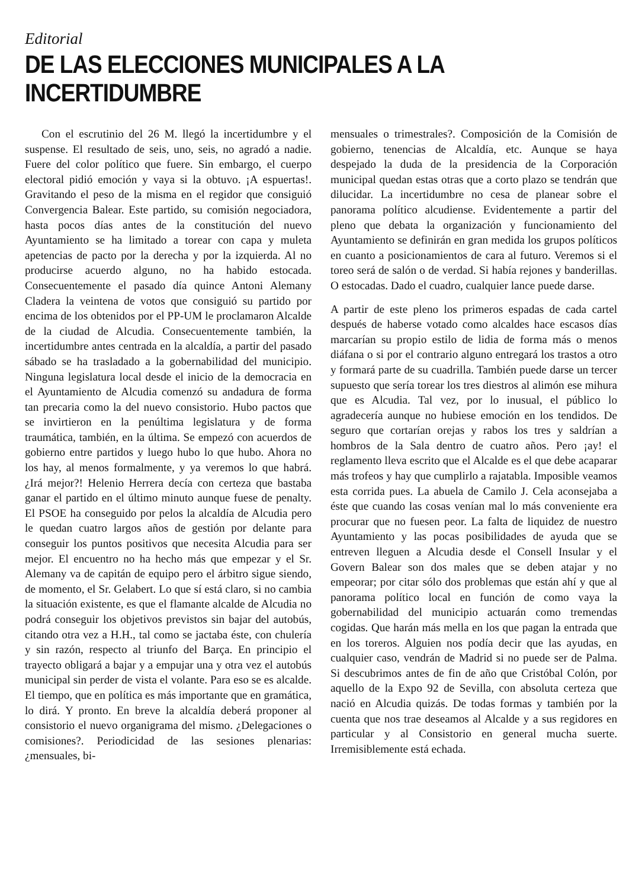Editorial
DE LAS ELECCIONES MUNICIPALES A LA INCERTIDUMBRE
Con el escrutinio del 26 M. llegó la incertidumbre y el suspense. El resultado de seis, uno, seis, no agradó a nadie. Fuere del color político que fuere. Sin embargo, el cuerpo electoral pidió emoción y vaya si la obtuvo. ¡A espuertas!. Gravitando el peso de la misma en el regidor que consiguió Convergencia Balear. Este partido, su comisión negociadora, hasta pocos días antes de la constitución del nuevo Ayuntamiento se ha limitado a torear con capa y muleta apetencias de pacto por la derecha y por la izquierda. Al no producirse acuerdo alguno, no ha habido estocada. Consecuentemente el pasado día quince Antoni Alemany Cladera la veintena de votos que consiguió su partido por encima de los obtenidos por el PP-UM le proclamaron Alcalde de la ciudad de Alcudia. Consecuentemente también, la incertidumbre antes centrada en la alcaldía, a partir del pasado sábado se ha trasladado a la gobernabilidad del municipio. Ninguna legislatura local desde el inicio de la democracia en el Ayuntamiento de Alcudia comenzó su andadura de forma tan precaria como la del nuevo consistorio. Hubo pactos que se invirtieron en la penúltima legislatura y de forma traumática, también, en la última. Se empezó con acuerdos de gobierno entre partidos y luego hubo lo que hubo. Ahora no los hay, al menos formalmente, y ya veremos lo que habrá. ¿Irá mejor?! Helenio Herrera decía con certeza que bastaba ganar el partido en el último minuto aunque fuese de penalty. El PSOE ha conseguido por pelos la alcaldía de Alcudia pero le quedan cuatro largos años de gestión por delante para conseguir los puntos positivos que necesita Alcudia para ser mejor. El encuentro no ha hecho más que empezar y el Sr. Alemany va de capitán de equipo pero el árbitro sigue siendo, de momento, el Sr. Gelabert. Lo que sí está claro, si no cambia la situación existente, es que el flamante alcalde de Alcudia no podrá conseguir los objetivos previstos sin bajar del autobús, citando otra vez a H.H., tal como se jactaba éste, con chulería y sin razón, respecto al triunfo del Barça. En principio el trayecto obligará a bajar y a empujar una y otra vez el autobús municipal sin perder de vista el volante. Para eso se es alcalde. El tiempo, que en política es más importante que en gramática, lo dirá. Y pronto. En breve la alcaldía deberá proponer al consistorio el nuevo organigrama del mismo. ¿Delegaciones o comisiones?. Periodicidad de las sesiones plenarias: ¿mensuales, bi-
mensuales o trimestrales?. Composición de la Comisión de gobierno, tenencias de Alcaldía, etc. Aunque se haya despejado la duda de la presidencia de la Corporación municipal quedan estas otras que a corto plazo se tendrán que dilucidar. La incertidumbre no cesa de planear sobre el panorama político alcudiense. Evidentemente a partir del pleno que debata la organización y funcionamiento del Ayuntamiento se definirán en gran medida los grupos políticos en cuanto a posicionamientos de cara al futuro. Veremos si el toreo será de salón o de verdad. Si había rejones y banderillas. O estocadas. Dado el cuadro, cualquier lance puede darse.
A partir de este pleno los primeros espadas de cada cartel después de haberse votado como alcaldes hace escasos días marcarían su propio estilo de lidia de forma más o menos diáfana o si por el contrario alguno entregará los trastos a otro y formará parte de su cuadrilla. También puede darse un tercer supuesto que sería torear los tres diestros al alimón ese mihura que es Alcudia. Tal vez, por lo inusual, el público lo agradecería aunque no hubiese emoción en los tendidos. De seguro que cortarían orejas y rabos los tres y saldrían a hombros de la Sala dentro de cuatro años. Pero ¡ay! el reglamento lleva escrito que el Alcalde es el que debe acaparar más trofeos y hay que cumplirlo a rajatabla. Imposible veamos esta corrida pues. La abuela de Camilo J. Cela aconsejaba a éste que cuando las cosas venían mal lo más conveniente era procurar que no fuesen peor. La falta de liquidez de nuestro Ayuntamiento y las pocas posibilidades de ayuda que se entreven lleguen a Alcudia desde el Consell Insular y el Govern Balear son dos males que se deben atajar y no empeorar; por citar sólo dos problemas que están ahí y que al panorama político local en función de como vaya la gobernabilidad del municipio actuarán como tremendas cogidas. Que harán más mella en los que pagan la entrada que en los toreros. Alguien nos podía decir que las ayudas, en cualquier caso, vendrán de Madrid si no puede ser de Palma. Si descubrimos antes de fin de año que Cristóbal Colón, por aquello de la Expo 92 de Sevilla, con absoluta certeza que nació en Alcudia quizás. De todas formas y también por la cuenta que nos trae deseamos al Alcalde y a sus regidores en particular y al Consistorio en general mucha suerte. Irremisiblemente está echada.